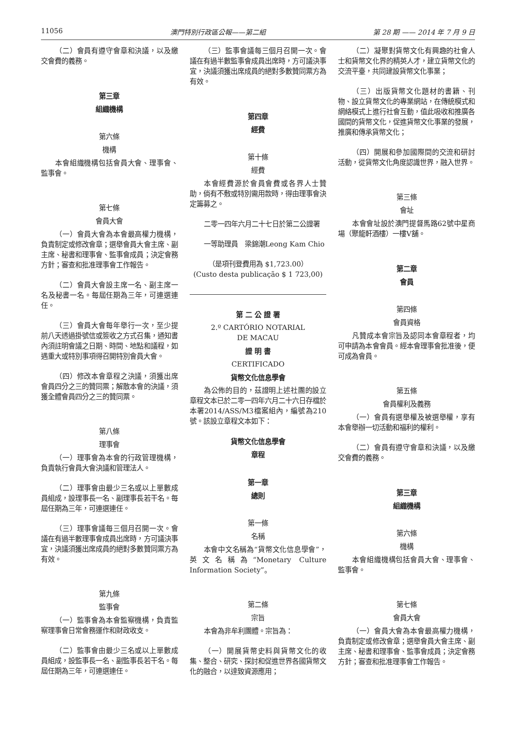11056 澳門特別行政區公報——第二組 第 28 期 —— 2014 年 7 月 9 日
（二）會員有遵守會章和決議，以及繳交會費的義務。
第三章
組織機構
第六條
機構
本會組織機構包括會員大會、理事會、監事會。
第七條
會員大會
（一）會員大會為本會最高權力機構，負責制定或修改會章；選舉會員大會主席、副主席、秘書和理事會、監事會成員；決定會務方針；審查和批准理事會工作報告。
（二）會員大會設主席一名、副主席一名及秘書一名。每屆任期為三年，可連選連任。
（三）會員大會每年舉行一次，至少提前八天透過掛號信或簽收之方式召集，通知書內須註明會議之日期、時間、地點和議程，如遇重大或特別事項得召開特別會員大會。
（四）修改本會章程之決議，須獲出席會員四分之三的贊同票；解散本會的決議，須獲全體會員四分之三的贊同票。
第八條
理事會
（一）理事會為本會的行政管理機構，負責執行會員大會決議和管理法人。
（二）理事會由最少三名或以上單數成員組成，設理事長一名、副理事長若干名。每屆任期為三年，可連選連任。
（三）理事會議每三個月召開一次。會議在有過半數理事會成員出席時，方可議決事宜，決議須獲出席成員的絕對多數贊同票方為有效。
第九條
監事會
（一）監事會為本會監察機構，負責監察理事會日常會務運作和財政收支。
（二）監事會由最少三名或以上單數成員組成，設監事長一名、副監事長若干名。每屆任期為三年，可連選連任。
（三）監事會議每三個月召開一次。會議在有過半數監事會成員出席時，方可議決事宜，決議須獲出席成員的絕對多數贊同票方為有效。
第四章
經費
第十條
經費
本會經費源於會員會費或各界人士贊助，倘有不敷或特別需用款時，得由理事會決定籌募之。
二零一四年六月二十七日於第二公證署
一等助理員　梁錦潮Leong Kam Chio
（是項刊登費用為 $1,723.00）
(Custo desta publicação $ 1 723,00)
第 二 公 證 署
2.º CARTÓRIO NOTARIAL
DE MACAU
證 明 書
CERTIFICADO
貨幣文化信息學會
為公佈的目的，茲證明上述社團的設立章程文本已於二零一四年六月二十六日存檔於本署2014/ASS/M3檔案組內，編號為210號。該設立章程文本如下：
貨幣文化信息學會
章程
第一章
總則
第一條
名稱
本會中文名稱為“貨幣文化信息學會”，英文名稱為“Monetary Culture Information Society”。
第二條
宗旨
本會為非牟利團體。宗旨為：
（一）開展貨幣史料與貨幣文化的收集、整合、研究、探討和促進世界各國貨幣文化的融合，以達致資源應用；
（二）凝聚對貨幣文化有興趣的社會人士和貨幣文化界的精英人才，建立貨幣文化的交流平臺，共同建設貨幣文化事業；
（三）出版貨幣文化題材的書籍、刊物、設立貨幣文化的專業網站，在傳統模式和網絡模式上進行社會互動，值此吸收和推廣各國間的貨幣文化，促進貨幣文化事業的發展，推廣和傳承貨幣文化；
（四）開展和參加國際間的交流和研討活動，從貨幣文化角度認識世界，融入世界。
第三條
會址
本會會址設於澳門提督馬路62號中星商場（聚龍軒酒樓）一樓V舖。
第二章
會員
第四條
會員資格
凡贊成本會宗旨及認同本會章程者，均可申請為本會會員。經本會理事會批准後，便可成為會員。
第五條
會員權利及義務
（一）會員有選舉權及被選舉權，享有本會舉辦一切活動和福利的權利。
（二）會員有遵守會章和決議，以及繳交會費的義務。
第三章
組織機構
第六條
機構
本會組織機構包括會員大會、理事會、監事會。
第七條
會員大會
（一）會員大會為本會最高權力機構，負責制定或修改會章；選舉會員大會主席、副主席、秘書和理事會、監事會成員；決定會務方針；審查和批准理事會工作報告。